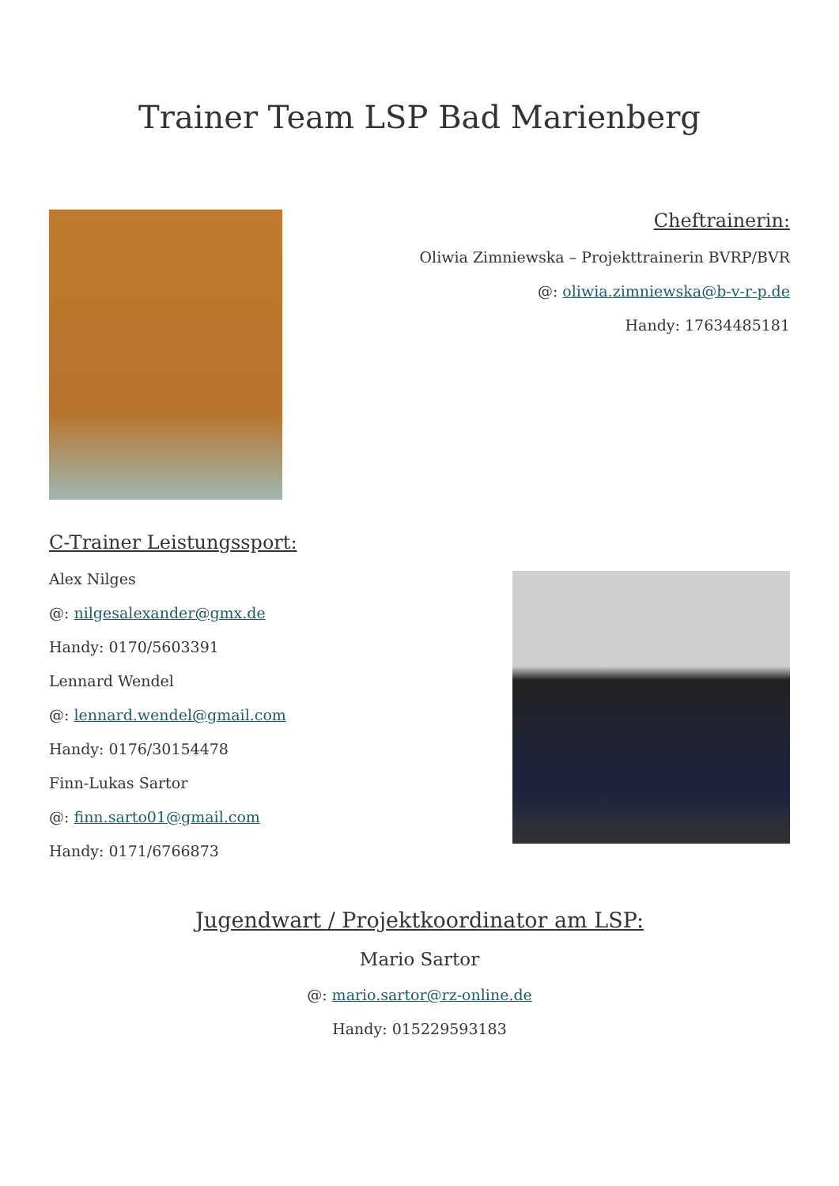Trainer Team LSP Bad Marienberg
Cheftrainerin:
Oliwia Zimniewska – Projekttrainerin BVRP/BVR
@: oliwia.zimniewska@b-v-r-p.de
Handy: 17634485181
C-Trainer Leistungssport:
Alex Nilges
@: nilgesalexander@gmx.de
Handy: 0170/5603391
Lennard Wendel
@: lennard.wendel@gmail.com
Handy: 0176/30154478
Finn-Lukas Sartor
@: finn.sarto01@gmail.com
Handy: 0171/6766873
Jugendwart / Projektkoordinator am LSP:
Mario Sartor
@: mario.sartor@rz-online.de
Handy: 015229593183